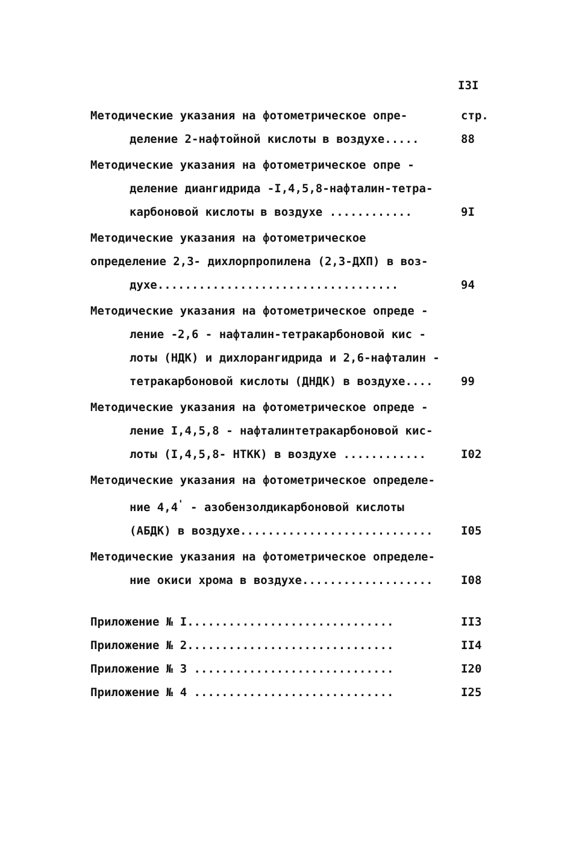I3I
Методические указания на фотометрическое опре-
деление 2-нафтойной кислоты в воздухе.....
стр.
88
Методические указания на фотометрическое опре -
деление диангидрида -I,4,5,8-нафталин-тетра-
карбоновой кислоты в воздухе ............
9I
Методические указания на фотометрическое определение 2,3- дихлорпропилена (2,3-ДХП) в воз-
духе...................................
94
Методические указания на фотометрическое опреде -
ление -2,6 - нафталин-тетракарбоновой кис -
лоты (НДК) и дихлорангидрида и 2,6-нафталин -
тетракарбоновой кислоты (ДНДК) в воздухе....
99
Методические указания на фотометрическое опреде -
ление I,4,5,8 - нафталинтетракарбоновой кис-
лоты (I,4,5,8- НТКК) в воздухе ............
I02
Методические указания на фотометрическое определе-
ние 4,4<sup>'</sup> - азобензолдикарбоновой кислоты
(АБДК) в воздухе............................
I05
Методические указания на фотометрическое определе-
ние окиси хрома в воздухе...................
I08
Приложение № I..............................
II3
Приложение № 2..............................
II4
Приложение № 3 .............................
I20
Приложение № 4 .............................
I25